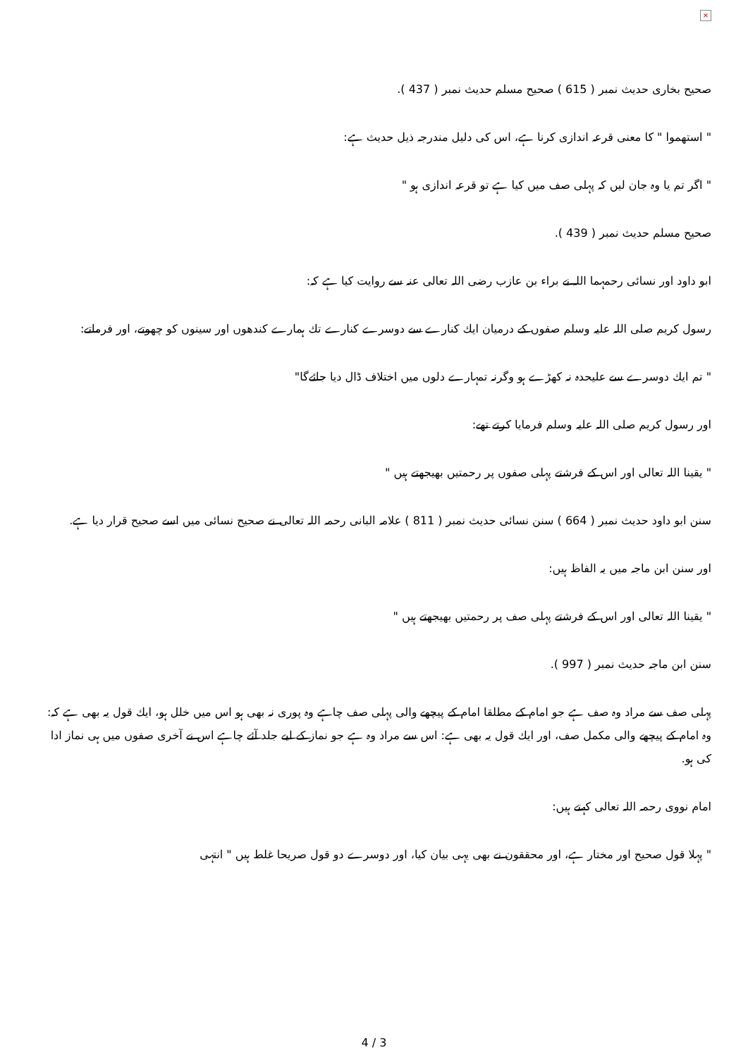×
صحيح بخارى حديث نمبر ( 615 ) صحيح مسلم حديث نمبر ( 437 ).
" استهموا " كا معنى قرعہ اندازى كرنا ہے، اس كى دليل مندرجہ ذيل حديث ہے:
" اگر تم يا وہ جان ليں كہ پہلى صف ميں كيا ہے تو قرعہ اندازى ہو "
صحيح مسلم حديث نمبر ( 439 ).
ابو داود اور نسائى رحمہما اللہ نے براء بن عازب رضى اللہ تعالى عنہ سے روايت كيا ہے كہ:
رسول كريم صلى اللہ عليہ وسلم صفوں كے درميان ايك كنارے سے دوسرے كنارے تك ہمارے كندھوں اور سينوں كو چھوتے، اور فرماتے:
" تم ايك دوسرے سے عليحدہ نہ كھڑے ہو وگرنہ تمہارے دلوں ميں اختلاف ڈال ديا جائےگا"
اور رسول كريم صلى اللہ عليہ وسلم فرمايا كرتے تھے:
" يقينا اللہ تعالى اور اس كے فرشتے پہلى صفوں پر رحمتيں بھيجھتے ہيں "
سنن ابو داود حديث نمبر ( 664 ) سنن نسائى حديث نمبر ( 811 ) علامہ البانى رحمہ اللہ تعالى نے صحيح نسائى ميں اسے صحيح قرار ديا ہے.
اور سنن ابن ماجہ ميں يہ الفاظ ہيں:
" يقينا اللہ تعالى اور اس كے فرشتے پہلى صف پر رحمتيں بھيجھتے ہيں "
سنن ابن ماجہ حديث نمبر ( 997 ).
پہلى صف سے مراد وہ صف ہے جو امام كے مطلقا امام كے پيچھے والى پہلى صف چاہے وہ پورى نہ بھى ہو اس ميں خلل ہو، ايك قول يہ بھى ہے كہ: وہ امام كے پيچھے والى مكمل صف، اور ايك قول يہ بھى ہے: اس سے مراد وہ ہے جو نماز كے ليے جلد آئے چاہے اس نے آخرى صفوں ميں ہى نماز ادا كى ہو.
امام نووى رحمہ اللہ تعالى كہتے ہيں:
" پہلا قول صحيح اور مختار ہے، اور محققون نے بھى يہى بيان كيا، اور دوسرے دو قول صريحا غلط ہيں " انتہى
4 / 3